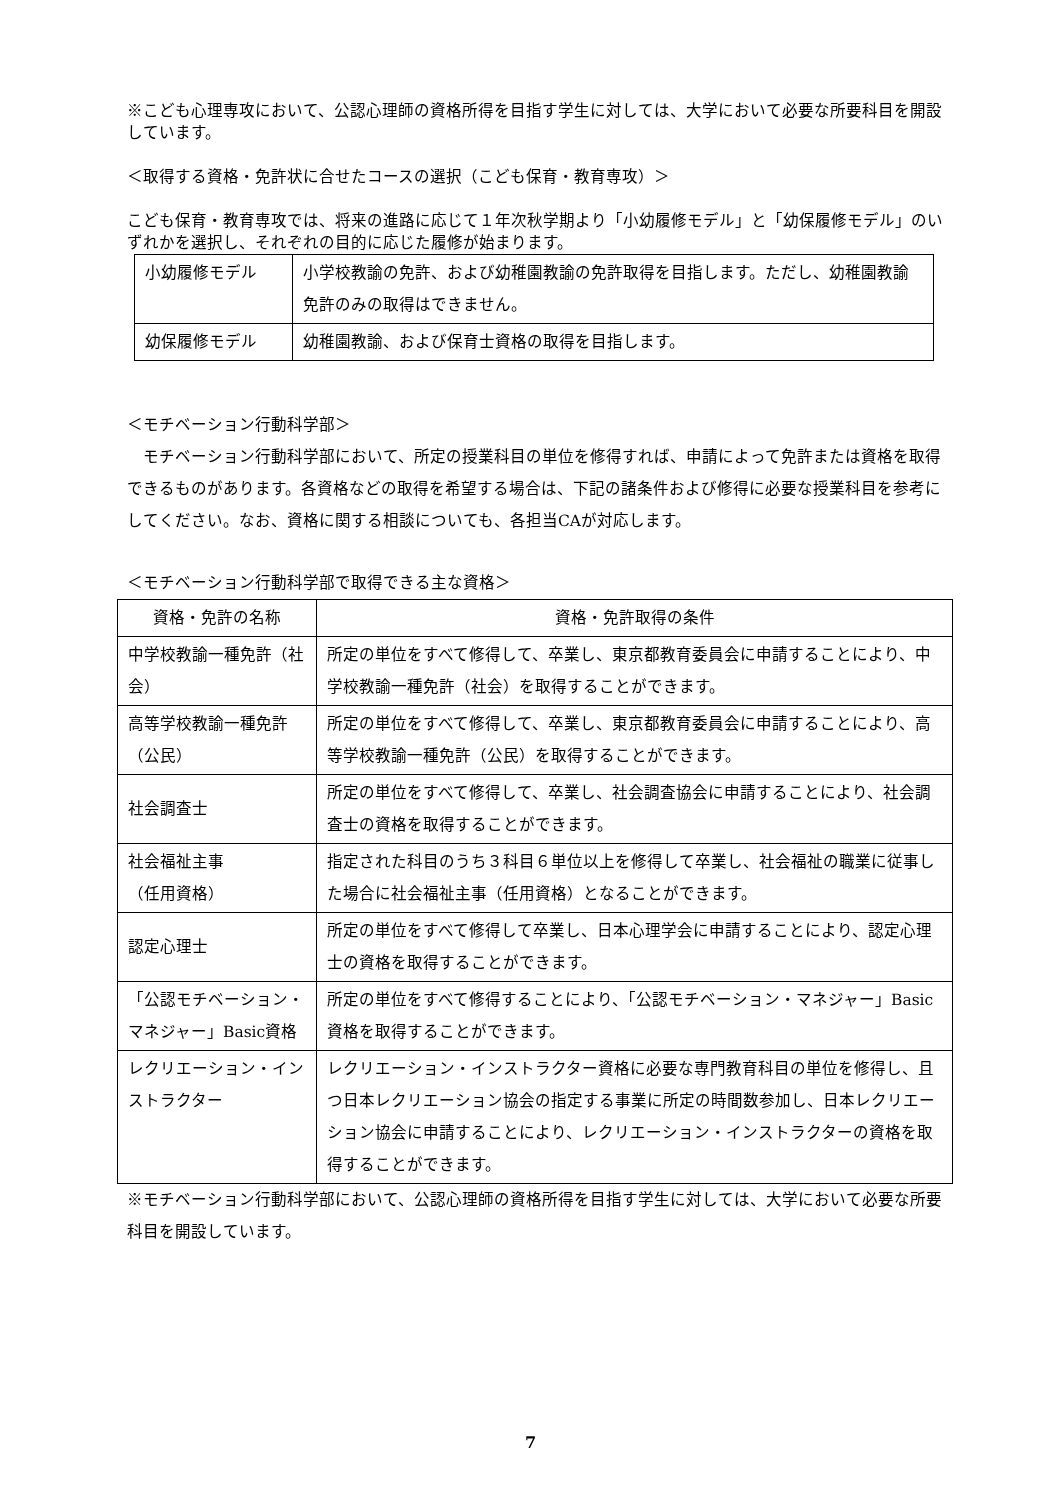※こども心理専攻において、公認心理師の資格所得を目指す学生に対しては、大学において必要な所要科目を開設しています。
＜取得する資格・免許状に合せたコースの選択（こども保育・教育専攻）＞
こども保育・教育専攻では、将来の進路に応じて１年次秋学期より「小幼履修モデル」と「幼保履修モデル」のいずれかを選択し、それぞれの目的に応じた履修が始まります。
| 小幼履修モデル | 小学校教諭の免許、および幼稚園教諭の免許取得を目指します。ただし、幼稚園教諭免許のみの取得はできません。 |
| 幼保履修モデル | 幼稚園教諭、および保育士資格の取得を目指します。 |
＜モチベーション行動科学部＞
　モチベーション行動科学部において、所定の授業科目の単位を修得すれば、申請によって免許または資格を取得できるものがあります。各資格などの取得を希望する場合は、下記の諸条件および修得に必要な授業科目を参考にしてください。なお、資格に関する相談についても、各担当CAが対応します。
＜モチベーション行動科学部で取得できる主な資格＞
| 資格・免許の名称 | 資格・免許取得の条件 |
| 中学校教諭一種免許（社会） | 所定の単位をすべて修得して、卒業し、東京都教育委員会に申請することにより、中学校教諭一種免許（社会）を取得することができます。 |
| 高等学校教諭一種免許（公民） | 所定の単位をすべて修得して、卒業し、東京都教育委員会に申請することにより、高等学校教諭一種免許（公民）を取得することができます。 |
| 社会調査士 | 所定の単位をすべて修得して、卒業し、社会調査協会に申請することにより、社会調査士の資格を取得することができます。 |
| 社会福祉主事 （任用資格） | 指定された科目のうち３科目６単位以上を修得して卒業し、社会福祉の職業に従事した場合に社会福祉主事（任用資格）となることができます。 |
| 認定心理士 | 所定の単位をすべて修得して卒業し、日本心理学会に申請することにより、認定心理士の資格を取得することができます。 |
| 「公認モチベーション・マネジャー」Basic資格 | 所定の単位をすべて修得することにより、「公認モチベーション・マネジャー」Basic 資格を取得することができます。 |
| レクリエーション・インストラクター | レクリエーション・インストラクター資格に必要な専門教育科目の単位を修得し、且つ日本レクリエーション協会の指定する事業に所定の時間数参加し、日本レクリエーション協会に申請することにより、レクリエーション・インストラクターの資格を取得することができます。 |
※モチベーション行動科学部において、公認心理師の資格所得を目指す学生に対しては、大学において必要な所要科目を開設しています。
7